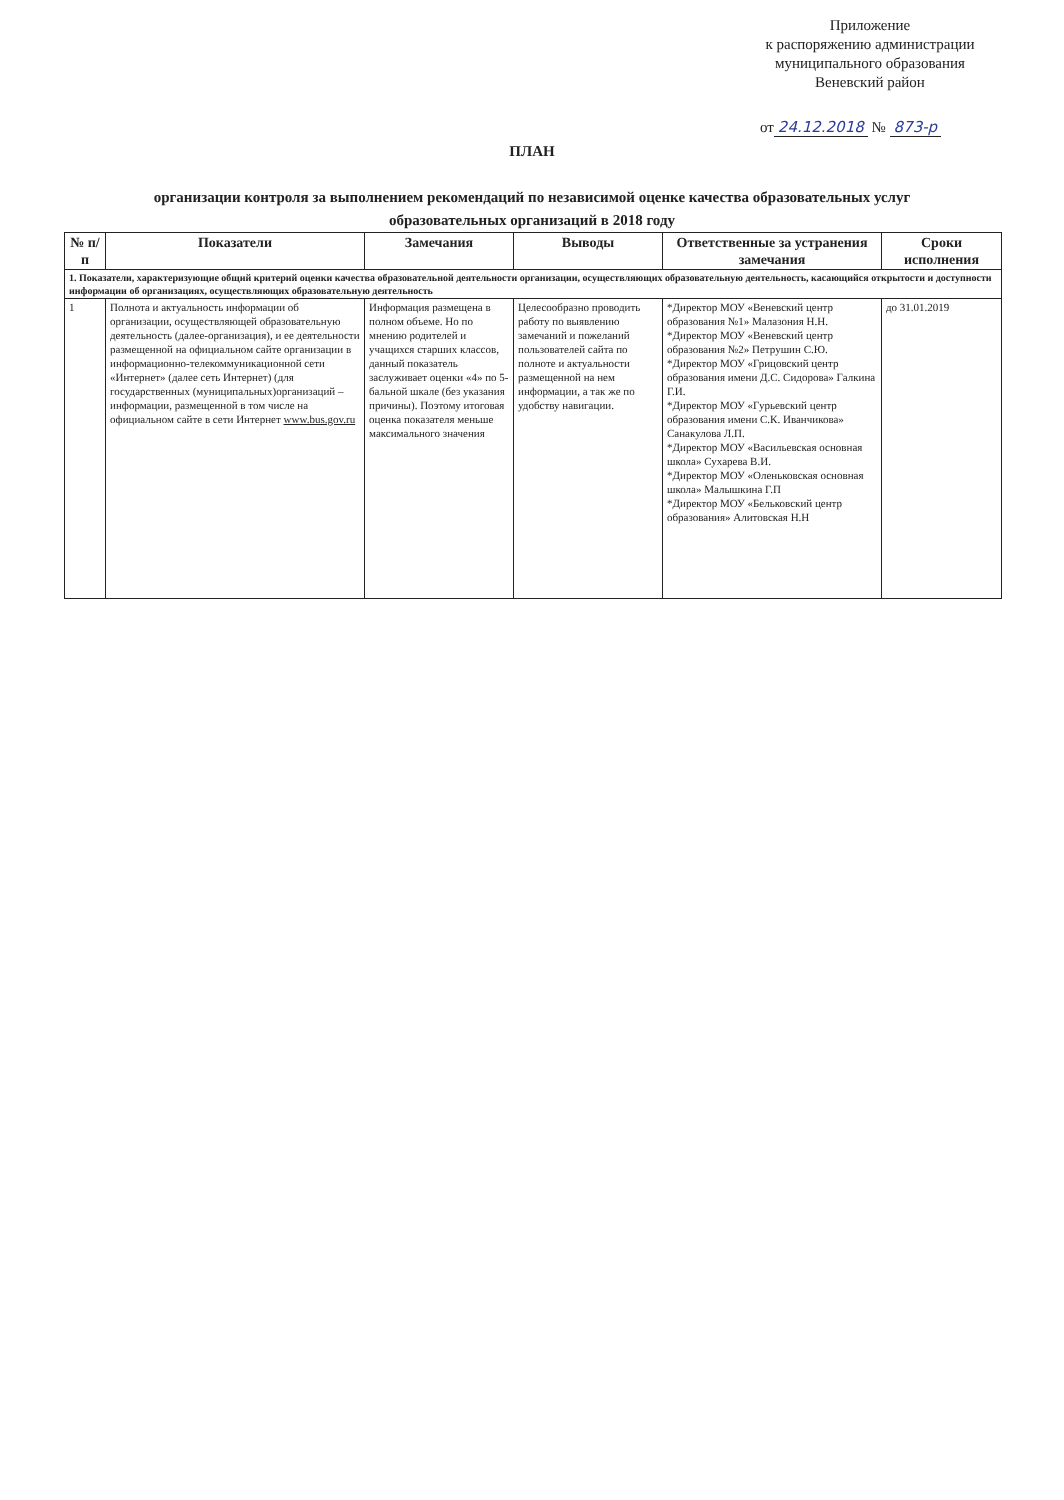Приложение
к распоряжению администрации
муниципального образования
Веневский район
от 24.12.2018 № 873-р
ПЛАН
организации контроля за выполнением рекомендаций по независимой оценке качества образовательных услуг
образовательных организаций в 2018 году
| № п/п | Показатели | Замечания | Выводы | Ответственные за устранения замечания | Сроки исполнения |
| --- | --- | --- | --- | --- | --- |
| 1. Показатели, характеризующие общий критерий оценки качества образовательной деятельности организации, осуществляющих образовательную деятельность, касающийся открытости и доступности информации об организациях, осуществляющих образовательную деятельность | | | | | |
| 1 | Полнота и актуальность информации об организации, осуществляющей образовательную деятельность (далее-организация), и ее деятельности размещенной на официальном сайте организации в информационно-телекоммуникационной сети «Интернет» (далее сеть Интернет) (для государственных (муниципальных)организаций – информации, размещенной в том числе на официальном сайте в сети Интернет www.bus.gov.ru | Информация размещена в полном объеме. Но по мнению родителей и учащихся старших классов, данный показатель заслуживает оценки «4» по 5-бальной шкале (без указания причины). Поэтому итоговая оценка показателя меньше максимального значения | Целесообразно проводить работу по выявлению замечаний и пожеланий пользователей сайта по полноте и актуальности размещенной на нем информации, а так же по удобству навигации. | *Директор МОУ «Веневский центр образования №1» Малазония Н.Н. *Директор МОУ «Веневский центр образования №2» Петрушин С.Ю. *Директор МОУ «Грицовский центр образования имени Д.С. Сидорова» Галкина Г.И. *Директор МОУ «Гурьевский центр образования имени С.К. Иванчикова» Санакулова Л.П. *Директор МОУ «Васильевская основная школа» Сухарева В.И. *Директор МОУ «Оленьковская основная школа» Малышкина Г.П *Директор МОУ «Бельковский центр образования» Алитовская Н.Н | до 31.01.2019 |